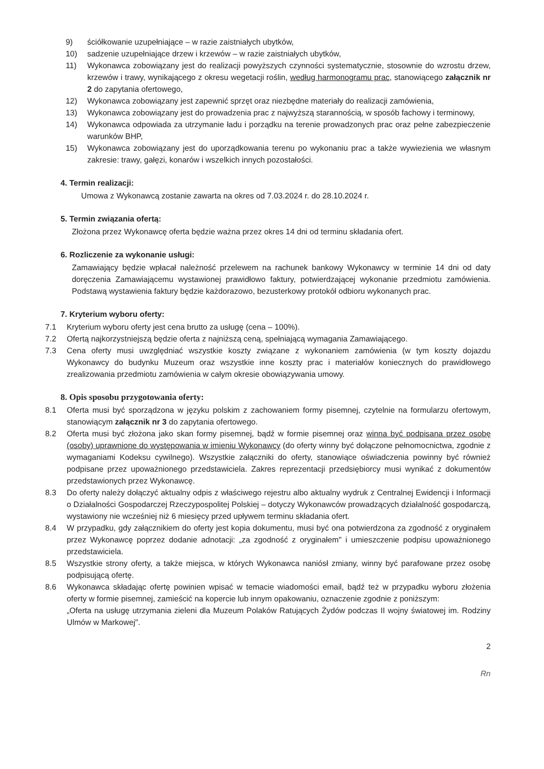9) ściółkowanie uzupełniające – w razie zaistniałych ubytków,
10) sadzenie uzupełniające drzew i krzewów – w razie zaistniałych ubytków,
11) Wykonawca zobowiązany jest do realizacji powyższych czynności systematycznie, stosownie do wzrostu drzew, krzewów i trawy, wynikającego z okresu wegetacji roślin, według harmonogramu prac, stanowiącego załącznik nr 2 do zapytania ofertowego,
12) Wykonawca zobowiązany jest zapewnić sprzęt oraz niezbędne materiały do realizacji zamówienia,
13) Wykonawca zobowiązany jest do prowadzenia prac z najwyższą starannością, w sposób fachowy i terminowy,
14) Wykonawca odpowiada za utrzymanie ładu i porządku na terenie prowadzonych prac oraz pełne zabezpieczenie warunków BHP,
15) Wykonawca zobowiązany jest do uporządkowania terenu po wykonaniu prac a także wywiezienia we własnym zakresie: trawy, gałęzi, konarów i wszelkich innych pozostałości.
4. Termin realizacji:
Umowa z Wykonawcą zostanie zawarta na okres od 7.03.2024 r. do 28.10.2024 r.
5. Termin związania ofertą:
Złożona przez Wykonawcę oferta będzie ważna przez okres 14 dni od terminu składania ofert.
6. Rozliczenie za wykonanie usługi:
Zamawiający będzie wpłacał należność przelewem na rachunek bankowy Wykonawcy w terminie 14 dni od daty doręczenia Zamawiającemu wystawionej prawidłowo faktury, potwierdzającej wykonanie przedmiotu zamówienia. Podstawą wystawienia faktury będzie każdorazowo, bezusterkowy protokół odbioru wykonanych prac.
7. Kryterium wyboru oferty:
7.1 Kryterium wyboru oferty jest cena brutto za usługę (cena – 100%).
7.2 Ofertą najkorzystniejszą będzie oferta z najniższą ceną, spełniającą wymagania Zamawiającego.
7.3 Cena oferty musi uwzględniać wszystkie koszty związane z wykonaniem zamówienia (w tym koszty dojazdu Wykonawcy do budynku Muzeum oraz wszystkie inne koszty prac i materiałów koniecznych do prawidłowego zrealizowania przedmiotu zamówienia w całym okresie obowiązywania umowy.
8. Opis sposobu przygotowania oferty:
8.1 Oferta musi być sporządzona w języku polskim z zachowaniem formy pisemnej, czytelnie na formularzu ofertowym, stanowiącym załącznik nr 3 do zapytania ofertowego.
8.2 Oferta musi być złożona jako skan formy pisemnej, bądź w formie pisemnej oraz winna być podpisana przez osobę (osoby) uprawnione do występowania w imieniu Wykonawcy (do oferty winny być dołączone pełnomocnictwa, zgodnie z wymaganiami Kodeksu cywilnego). Wszystkie załączniki do oferty, stanowiące oświadczenia powinny być również podpisane przez upoważnionego przedstawiciela. Zakres reprezentacji przedsiębiorcy musi wynikać z dokumentów przedstawionych przez Wykonawcę.
8.3 Do oferty należy dołączyć aktualny odpis z właściwego rejestru albo aktualny wydruk z Centralnej Ewidencji i Informacji o Działalności Gospodarczej Rzeczypospolitej Polskiej – dotyczy Wykonawców prowadzących działalność gospodarczą, wystawiony nie wcześniej niż 6 miesięcy przed upływem terminu składania ofert.
8.4 W przypadku, gdy załącznikiem do oferty jest kopia dokumentu, musi być ona potwierdzona za zgodność z oryginałem przez Wykonawcę poprzez dodanie adnotacji: „za zgodność z oryginałem" i umieszczenie podpisu upoważnionego przedstawiciela.
8.5 Wszystkie strony oferty, a także miejsca, w których Wykonawca naniósł zmiany, winny być parafowane przez osobę podpisującą ofertę.
8.6 Wykonawca składając ofertę powinien wpisać w temacie wiadomości email, bądź też w przypadku wyboru złożenia oferty w formie pisemnej, zamieścić na kopercie lub innym opakowaniu, oznaczenie zgodnie z poniższym:
„Oferta na usługę utrzymania zieleni dla Muzeum Polaków Ratujących Żydów podczas II wojny światowej im. Rodziny Ulmów w Markowej".
2
Rn